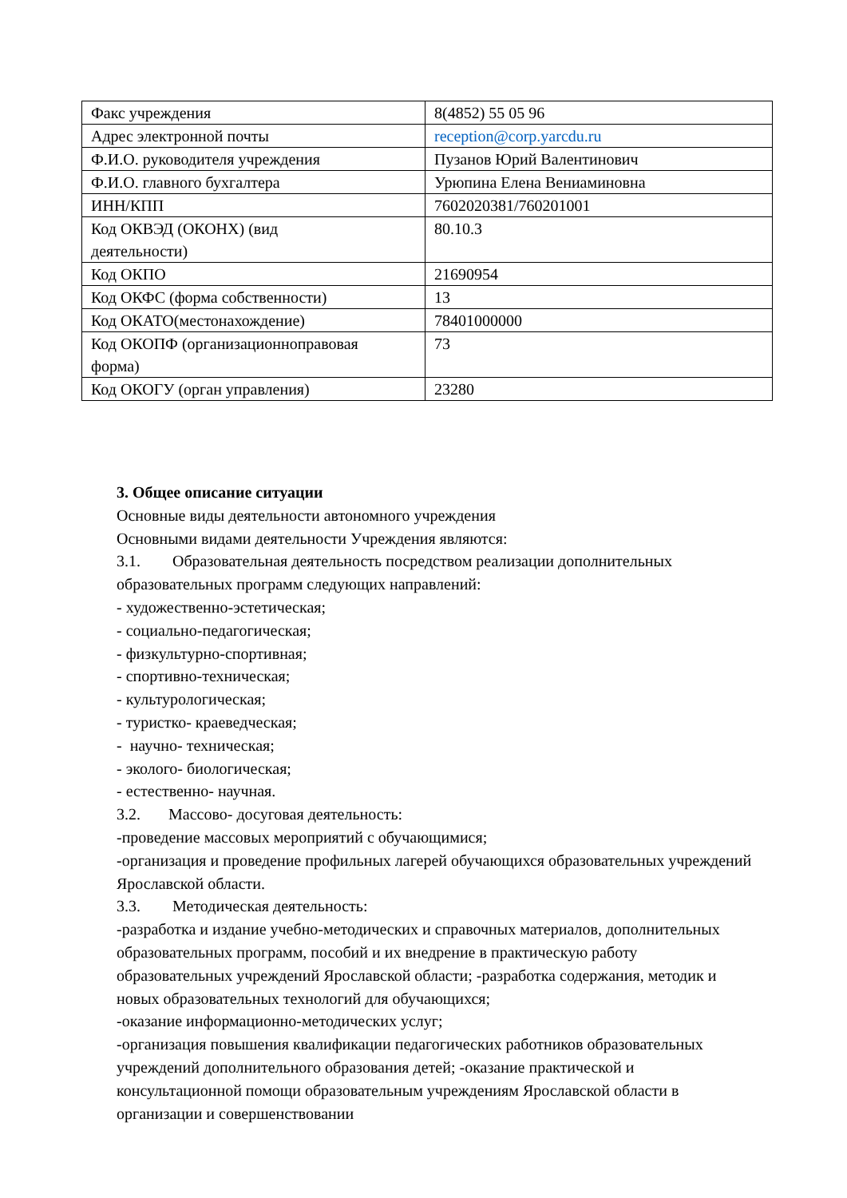| Факс учреждения | 8(4852) 55 05 96 |
| Адрес электронной почты | reception@corp.yarcdu.ru |
| Ф.И.О. руководителя учреждения | Пузанов Юрий Валентинович |
| Ф.И.О. главного бухгалтера | Урюпина Елена Вениаминовна |
| ИНН/КПП | 7602020381/760201001 |
| Код ОКВЭД (ОКОНХ) (вид деятельности) | 80.10.3 |
| Код ОКПО | 21690954 |
| Код ОКФС (форма собственности) | 13 |
| Код ОКАТО(местонахождение) | 78401000000 |
| Код ОКОПФ (организационноправовая форма) | 73 |
| Код ОКОГУ (орган управления) | 23280 |
3. Общее описание ситуации
Основные виды деятельности автономного учреждения
Основными видами деятельности Учреждения являются:
3.1. Образовательная деятельность посредством реализации дополнительных образовательных программ следующих направлений:
- художественно-эстетическая;
- социально-педагогическая;
- физкультурно-спортивная;
- спортивно-техническая;
- культурологическая;
- туристко- краеведческая;
- научно- техническая;
- эколого- биологическая;
- естественно- научная.
3.2. Массово- досуговая деятельность:
-проведение массовых мероприятий с обучающимися;
-организация и проведение профильных лагерей обучающихся образовательных учреждений Ярославской области.
3.3. Методическая деятельность:
-разработка и издание учебно-методических и справочных материалов, дополнительных образовательных программ, пособий и их внедрение в практическую работу образовательных учреждений Ярославской области; -разработка содержания, методик и новых образовательных технологий для обучающихся;
-оказание информационно-методических услуг;
-организация повышения квалификации педагогических работников образовательных учреждений дополнительного образования детей; -оказание практической и консультационной помощи образовательным учреждениям Ярославской области в организации и совершенствовании